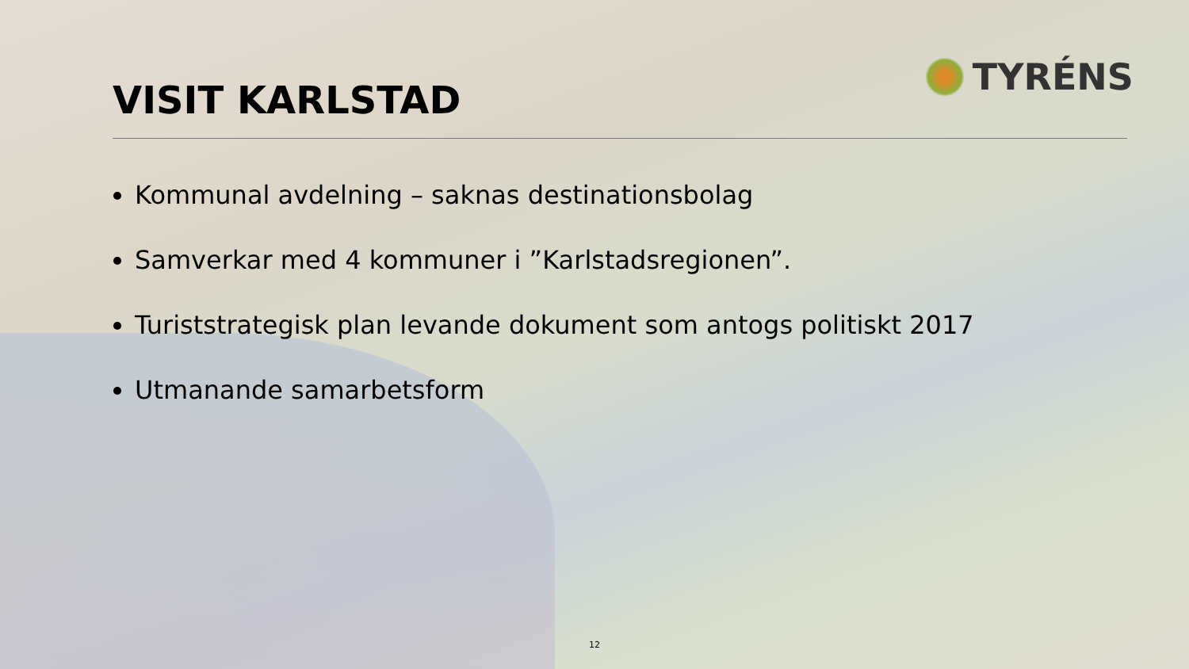VISIT KARLSTAD
TYRÉNS
Kommunal avdelning – saknas destinationsbolag
Samverkar med 4 kommuner i ”Karlstadsregionen”.
Turiststrategisk plan levande dokument som antogs politiskt 2017
Utmanande samarbetsform
12